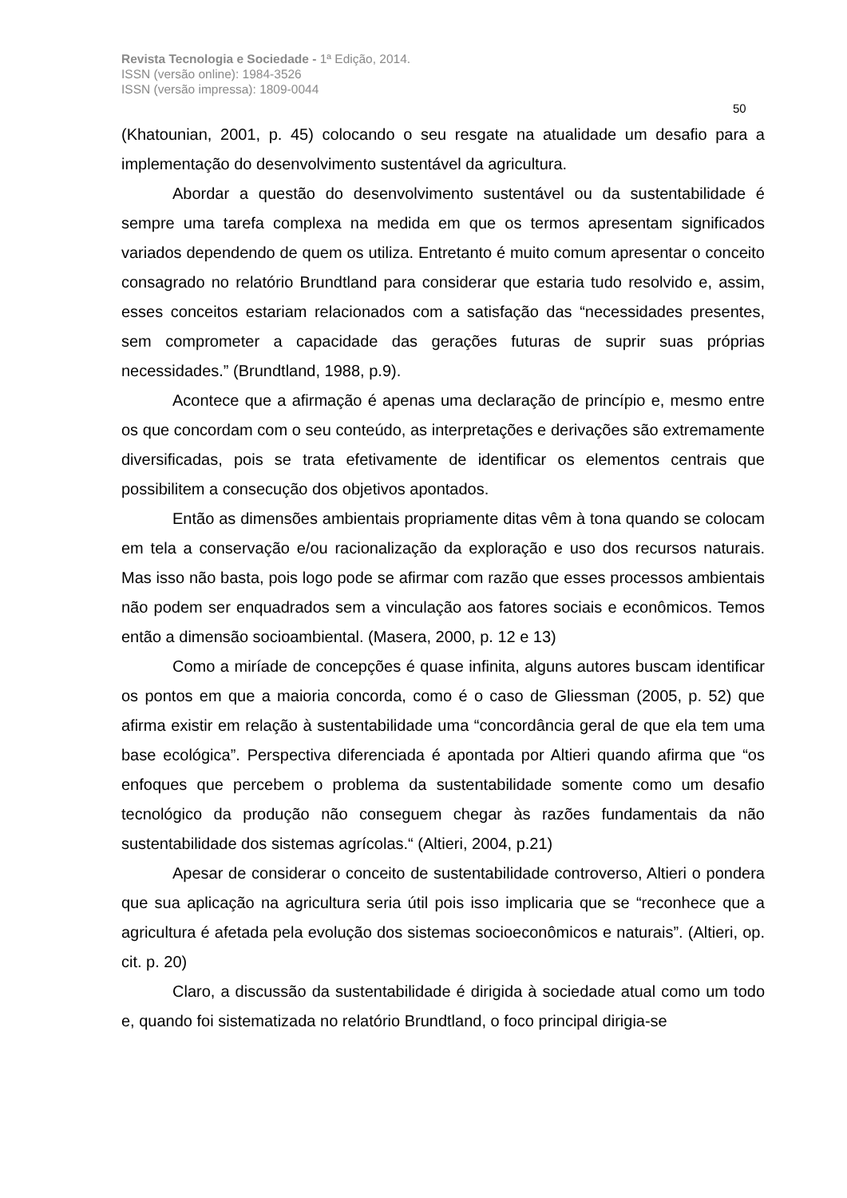Revista Tecnologia e Sociedade - 1ª Edição, 2014.
ISSN (versão online): 1984-3526
ISSN (versão impressa): 1809-0044
50
(Khatounian, 2001, p. 45) colocando o seu resgate na atualidade um desafio para a implementação do desenvolvimento sustentável da agricultura.
Abordar a questão do desenvolvimento sustentável ou da sustentabilidade é sempre uma tarefa complexa na medida em que os termos apresentam significados variados dependendo de quem os utiliza. Entretanto é muito comum apresentar o conceito consagrado no relatório Brundtland para considerar que estaria tudo resolvido e, assim, esses conceitos estariam relacionados com a satisfação das “necessidades presentes, sem comprometer a capacidade das gerações futuras de suprir suas próprias necessidades.” (Brundtland, 1988, p.9).
Acontece que a afirmação é apenas uma declaração de princípio e, mesmo entre os que concordam com o seu conteúdo, as interpretações e derivações são extremamente diversificadas, pois se trata efetivamente de identificar os elementos centrais que possibilitem a consecução dos objetivos apontados.
Então as dimensões ambientais propriamente ditas vêm à tona quando se colocam em tela a conservação e/ou racionalização da exploração e uso dos recursos naturais. Mas isso não basta, pois logo pode se afirmar com razão que esses processos ambientais não podem ser enquadrados sem a vinculação aos fatores sociais e econômicos. Temos então a dimensão socioambiental. (Masera, 2000, p. 12 e 13)
Como a miríade de concepções é quase infinita, alguns autores buscam identificar os pontos em que a maioria concorda, como é o caso de Gliessman (2005, p. 52) que afirma existir em relação à sustentabilidade uma “concordância geral de que ela tem uma base ecológica”. Perspectiva diferenciada é apontada por Altieri quando afirma que “os enfoques que percebem o problema da sustentabilidade somente como um desafio tecnológico da produção não conseguem chegar às razões fundamentais da não sustentabilidade dos sistemas agrícolas.“ (Altieri, 2004, p.21)
Apesar de considerar o conceito de sustentabilidade controverso, Altieri o pondera que sua aplicação na agricultura seria útil pois isso implicaria que se “reconhece que a agricultura é afetada pela evolução dos sistemas socioeconômicos e naturais”. (Altieri, op. cit. p. 20)
Claro, a discussão da sustentabilidade é dirigida à sociedade atual como um todo e, quando foi sistematizada no relatório Brundtland, o foco principal dirigia-se